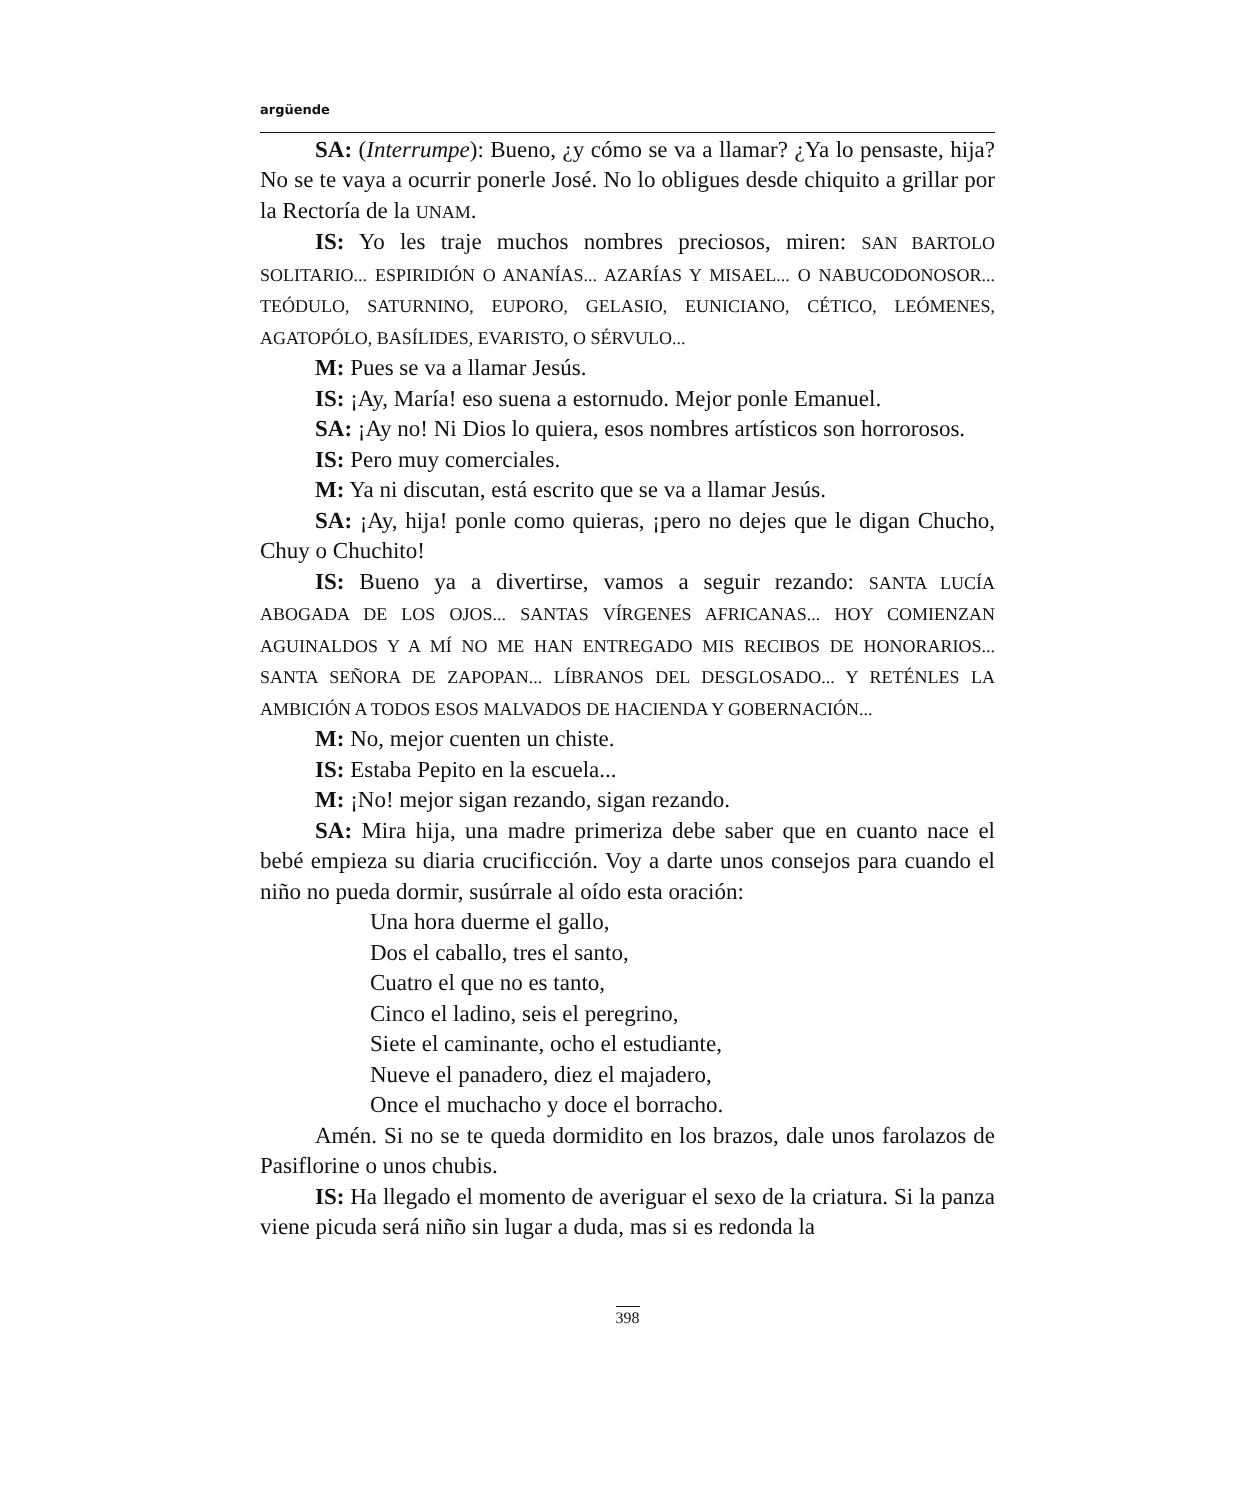argüende
SA: (Interrumpe): Bueno, ¿y cómo se va a llamar? ¿Ya lo pensaste, hija? No se te vaya a ocurrir ponerle José. No lo obligues desde chiquito a grillar por la Rectoría de la UNAM.
IS: Yo les traje muchos nombres preciosos, miren: SAN BARTOLO SOLITARIO... ESPIRIDIÓN O ANANÍAS... AZARÍAS Y MISAEL... O NABUCODONOSOR... TEÓDULO, SATURNINO, EUPORO, GELASIO, EUNICIANO, CÉTICO, LEÓMENES, AGATOPÓLO, BASÍLIDES, EVARISTO, O SÉRVULO...
M: Pues se va a llamar Jesús.
IS: ¡Ay, María! eso suena a estornudo. Mejor ponle Emanuel.
SA: ¡Ay no! Ni Dios lo quiera, esos nombres artísticos son horrorosos.
IS: Pero muy comerciales.
M: Ya ni discutan, está escrito que se va a llamar Jesús.
SA: ¡Ay, hija! ponle como quieras, ¡pero no dejes que le digan Chucho, Chuy o Chuchito!
IS: Bueno ya a divertirse, vamos a seguir rezando: SANTA LUCÍA ABOGADA DE LOS OJOS... SANTAS VÍRGENES AFRICANAS... HOY COMIENZAN AGUINALDOS Y A MÍ NO ME HAN ENTREGADO MIS RECIBOS DE HONORARIOS... SANTA SEÑORA DE ZAPOPAN... LÍBRANOS DEL DESGLOSADO... Y RETÉNLES LA AMBICIÓN A TODOS ESOS MALVADOS DE HACIENDA Y GOBERNACIÓN...
M: No, mejor cuenten un chiste.
IS: Estaba Pepito en la escuela...
M: ¡No! mejor sigan rezando, sigan rezando.
SA: Mira hija, una madre primeriza debe saber que en cuanto nace el bebé empieza su diaria crucificción. Voy a darte unos consejos para cuando el niño no pueda dormir, susúrrale al oído esta oración:
Una hora duerme el gallo,
Dos el caballo, tres el santo,
Cuatro el que no es tanto,
Cinco el ladino, seis el peregrino,
Siete el caminante, ocho el estudiante,
Nueve el panadero, diez el majadero,
Once el muchacho y doce el borracho.
Amén. Si no se te queda dormidito en los brazos, dale unos farolazos de Pasiflorine o unos chubis.
IS: Ha llegado el momento de averiguar el sexo de la criatura. Si la panza viene picuda será niño sin lugar a duda, mas si es redonda la
398